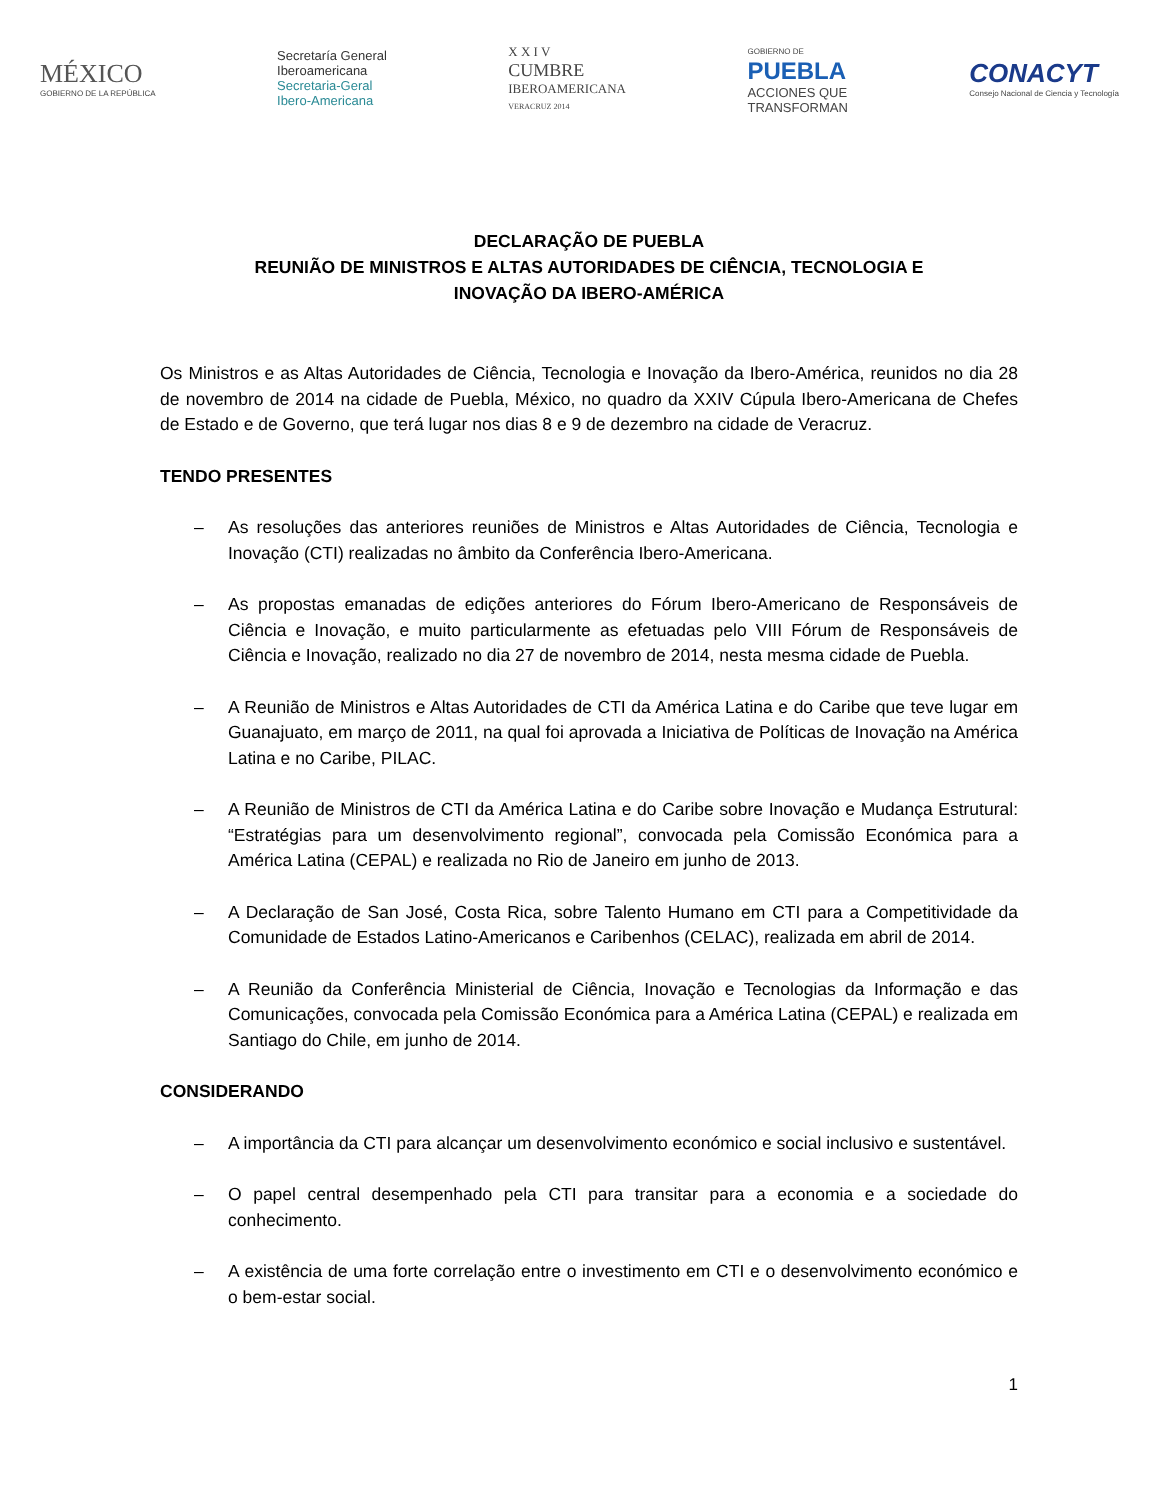MÉXICO
GOBIERNO DE LA REPÚBLICA
Secretaría General
Iberoamericana
Secretaria-Geral
Ibero-Americana
X X I V
CUMBRE
IBEROAMERICANA
VERACRUZ 2014
GOBIERNO DE
PUEBLA
ACCIONES QUE
TRANSFORMAN
CONACYT
Consejo Nacional de Ciencia y Tecnología
DECLARAÇÃO DE PUEBLA
REUNIÃO DE MINISTROS E ALTAS AUTORIDADES DE CIÊNCIA, TECNOLOGIA E
INOVAÇÃO DA IBERO-AMÉRICA
Os Ministros e as Altas Autoridades de Ciência, Tecnologia e Inovação da Ibero-América, reunidos no dia 28 de novembro de 2014 na cidade de Puebla, México, no quadro da XXIV Cúpula Ibero-Americana de Chefes de Estado e de Governo, que terá lugar nos dias 8 e 9 de dezembro na cidade de Veracruz.
TENDO PRESENTES
– As resoluções das anteriores reuniões de Ministros e Altas Autoridades de Ciência, Tecnologia e Inovação (CTI) realizadas no âmbito da Conferência Ibero-Americana.
– As propostas emanadas de edições anteriores do Fórum Ibero-Americano de Responsáveis de Ciência e Inovação, e muito particularmente as efetuadas pelo VIII Fórum de Responsáveis de Ciência e Inovação, realizado no dia 27 de novembro de 2014, nesta mesma cidade de Puebla.
– A Reunião de Ministros e Altas Autoridades de CTI da América Latina e do Caribe que teve lugar em Guanajuato, em março de 2011, na qual foi aprovada a Iniciativa de Políticas de Inovação na América Latina e no Caribe, PILAC.
– A Reunião de Ministros de CTI da América Latina e do Caribe sobre Inovação e Mudança Estrutural: “Estratégias para um desenvolvimento regional”, convocada pela Comissão Económica para a América Latina (CEPAL) e realizada no Rio de Janeiro em junho de 2013.
– A Declaração de San José, Costa Rica, sobre Talento Humano em CTI para a Competitividade da Comunidade de Estados Latino-Americanos e Caribenhos (CELAC), realizada em abril de 2014.
– A Reunião da Conferência Ministerial de Ciência, Inovação e Tecnologias da Informação e das Comunicações, convocada pela Comissão Económica para a América Latina (CEPAL) e realizada em Santiago do Chile, em junho de 2014.
CONSIDERANDO
– A importância da CTI para alcançar um desenvolvimento económico e social inclusivo e sustentável.
– O papel central desempenhado pela CTI para transitar para a economia e a sociedade do conhecimento.
– A existência de uma forte correlação entre o investimento em CTI e o desenvolvimento económico e o bem-estar social.
1